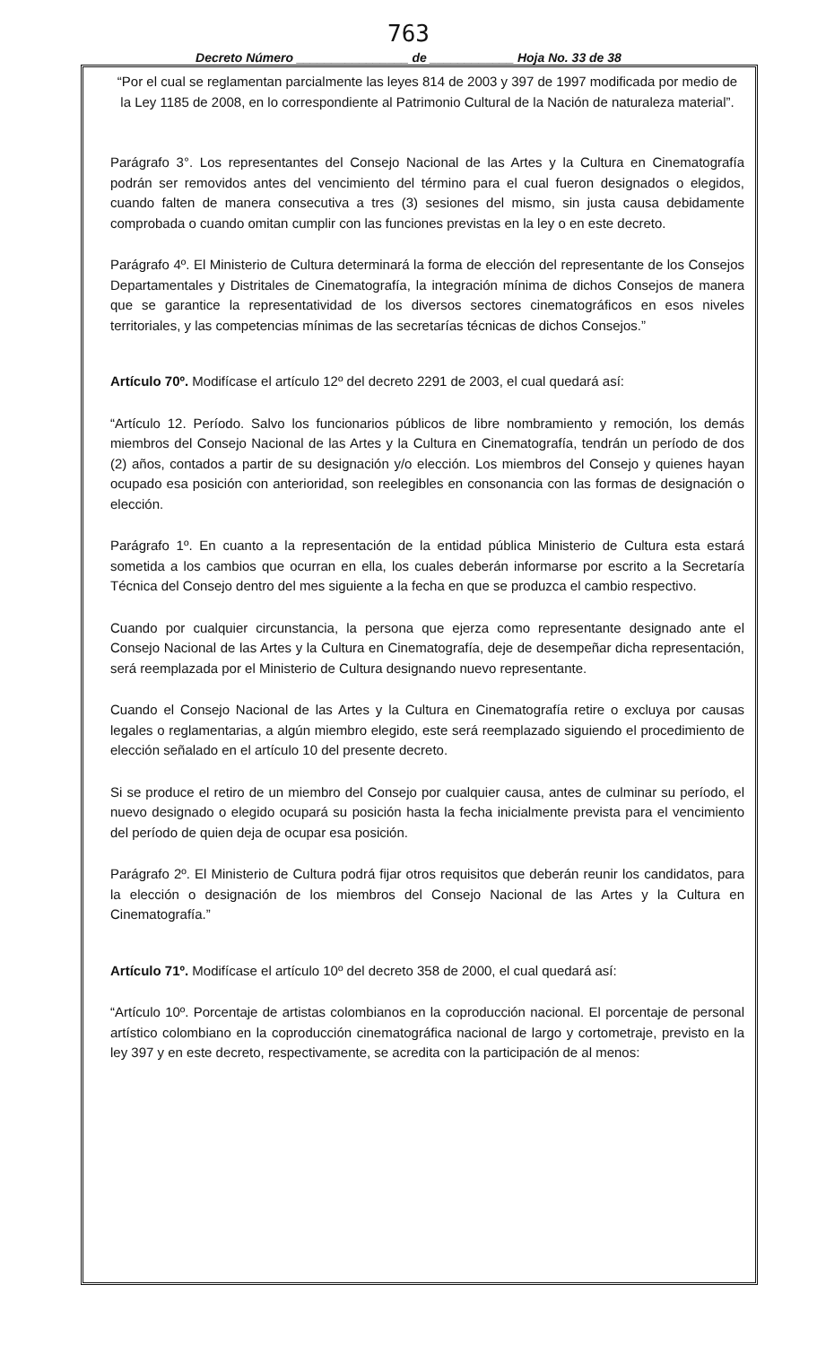763
Decreto Número ________________ de ____________ Hoja No. 33 de 38
“Por el cual se reglamentan parcialmente las leyes 814 de 2003 y 397 de 1997 modificada por medio de la Ley 1185 de 2008, en lo correspondiente al Patrimonio Cultural de la Nación de naturaleza material”.
Parágrafo 3°. Los representantes del Consejo Nacional de las Artes y la Cultura en Cinematografía podrán ser removidos antes del vencimiento del término para el cual fueron designados o elegidos, cuando falten de manera consecutiva a tres (3) sesiones del mismo, sin justa causa debidamente comprobada o cuando omitan cumplir con las funciones previstas en la ley o en este decreto.
Parágrafo 4º. El Ministerio de Cultura determinará la forma de elección del representante de los Consejos Departamentales y Distritales de Cinematografía, la integración mínima de dichos Consejos de manera que se garantice la representatividad de los diversos sectores cinematográficos en esos niveles territoriales, y las competencias mínimas de las secretarías técnicas de dichos Consejos.”
Artículo 70º. Modifícase el artículo 12º del decreto 2291 de 2003, el cual quedará así:
“Artículo 12. Período. Salvo los funcionarios públicos de libre nombramiento y remoción, los demás miembros del Consejo Nacional de las Artes y la Cultura en Cinematografía, tendrán un período de dos (2) años, contados a partir de su designación y/o elección. Los miembros del Consejo y quienes hayan ocupado esa posición con anterioridad, son reelegibles en consonancia con las formas de designación o elección.
Parágrafo 1º. En cuanto a la representación de la entidad pública Ministerio de Cultura esta estará sometida a los cambios que ocurran en ella, los cuales deberán informarse por escrito a la Secretaría Técnica del Consejo dentro del mes siguiente a la fecha en que se produzca el cambio respectivo.
Cuando por cualquier circunstancia, la persona que ejerza como representante designado ante el Consejo Nacional de las Artes y la Cultura en Cinematografía, deje de desempeñar dicha representación, será reemplazada por el Ministerio de Cultura designando nuevo representante.
Cuando el Consejo Nacional de las Artes y la Cultura en Cinematografía retire o excluya por causas legales o reglamentarias, a algún miembro elegido, este será reemplazado siguiendo el procedimiento de elección señalado en el artículo 10 del presente decreto.
Si se produce el retiro de un miembro del Consejo por cualquier causa, antes de culminar su período, el nuevo designado o elegido ocupará su posición hasta la fecha inicialmente prevista para el vencimiento del período de quien deja de ocupar esa posición.
Parágrafo 2º. El Ministerio de Cultura podrá fijar otros requisitos que deberán reunir los candidatos, para la elección o designación de los miembros del Consejo Nacional de las Artes y la Cultura en Cinematografía.”
Artículo 71º. Modifícase el artículo 10º del decreto 358 de 2000, el cual quedará así:
“Artículo 10º. Porcentaje de artistas colombianos en la coproducción nacional. El porcentaje de personal artístico colombiano en la coproducción cinematográfica nacional de largo y cortometraje, previsto en la ley 397 y en este decreto, respectivamente, se acredita con la participación de al menos: